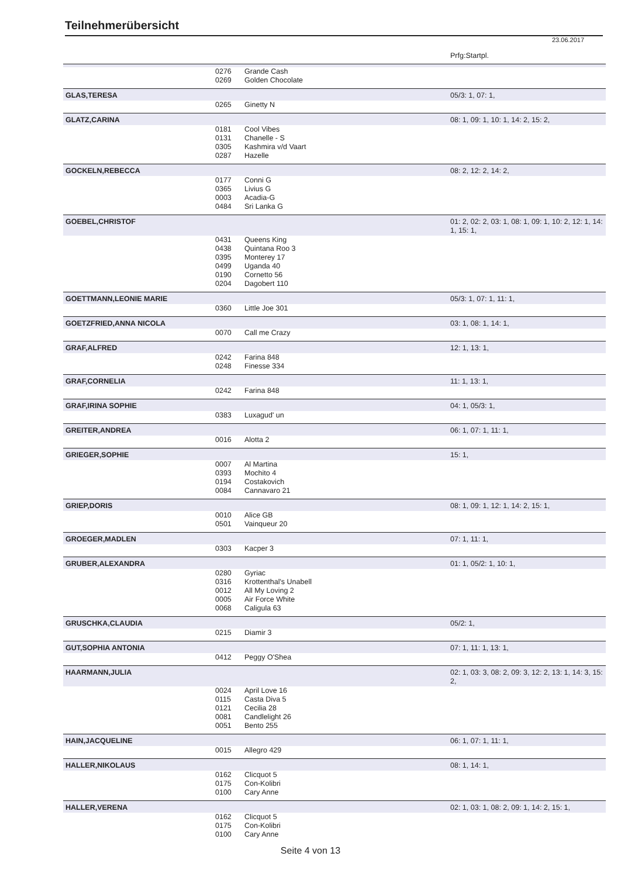Teilnehmerübersicht
23.06.2017
| | | | Prfg:Startpl. |
| | 0276 | Grande Cash | |
| | 0269 | Golden Chocolate | |
| GLAS,TERESA | | | 05/3: 1, 07: 1, |
| | 0265 | Ginetty N | |
| GLATZ,CARINA | | | 08: 1, 09: 1, 10: 1, 14: 2, 15: 2, |
| | 0181 | Cool Vibes | |
| | 0131 | Chanelle - S | |
| | 0305 | Kashmira v/d Vaart | |
| | 0287 | Hazelle | |
| GOCKELN,REBECCA | | | 08: 2, 12: 2, 14: 2, |
| | 0177 | Conni G | |
| | 0365 | Livius G | |
| | 0003 | Acadia-G | |
| | 0484 | Sri Lanka G | |
| GOEBEL,CHRISTOF | | | 01: 2, 02: 2, 03: 1, 08: 1, 09: 1, 10: 2, 12: 1, 14: 1, 15: 1, |
| | 0431 | Queens King | |
| | 0438 | Quintana Roo 3 | |
| | 0395 | Monterey 17 | |
| | 0499 | Uganda 40 | |
| | 0190 | Cornetto 56 | |
| | 0204 | Dagobert 110 | |
| GOETTMANN,LEONIE MARIE | | | 05/3: 1, 07: 1, 11: 1, |
| | 0360 | Little Joe 301 | |
| GOETZFRIED,ANNA NICOLA | | | 03: 1, 08: 1, 14: 1, |
| | 0070 | Call me Crazy | |
| GRAF,ALFRED | | | 12: 1, 13: 1, |
| | 0242 | Farina 848 | |
| | 0248 | Finesse 334 | |
| GRAF,CORNELIA | | | 11: 1, 13: 1, |
| | 0242 | Farina 848 | |
| GRAF,IRINA SOPHIE | | | 04: 1, 05/3: 1, |
| | 0383 | Luxagud' un | |
| GREITER,ANDREA | | | 06: 1, 07: 1, 11: 1, |
| | 0016 | Alotta 2 | |
| GRIEGER,SOPHIE | | | 15: 1, |
| | 0007 | Al Martina | |
| | 0393 | Mochito 4 | |
| | 0194 | Costakovich | |
| | 0084 | Cannavaro 21 | |
| GRIEP,DORIS | | | 08: 1, 09: 1, 12: 1, 14: 2, 15: 1, |
| | 0010 | Alice GB | |
| | 0501 | Vainqueur 20 | |
| GROEGER,MADLEN | | | 07: 1, 11: 1, |
| | 0303 | Kacper 3 | |
| GRUBER,ALEXANDRA | | | 01: 1, 05/2: 1, 10: 1, |
| | 0280 | Gyriac | |
| | 0316 | Krottenthal's Unabell | |
| | 0012 | All My Loving 2 | |
| | 0005 | Air Force White | |
| | 0068 | Caligula 63 | |
| GRUSCHKA,CLAUDIA | | | 05/2: 1, |
| | 0215 | Diamir 3 | |
| GUT,SOPHIA ANTONIA | | | 07: 1, 11: 1, 13: 1, |
| | 0412 | Peggy O'Shea | |
| HAARMANN,JULIA | | | 02: 1, 03: 3, 08: 2, 09: 3, 12: 2, 13: 1, 14: 3, 15: 2, |
| | 0024 | April Love 16 | |
| | 0115 | Casta Diva 5 | |
| | 0121 | Cecilia 28 | |
| | 0081 | Candlelight 26 | |
| | 0051 | Bento 255 | |
| HAIN,JACQUELINE | | | 06: 1, 07: 1, 11: 1, |
| | 0015 | Allegro 429 | |
| HALLER,NIKOLAUS | | | 08: 1, 14: 1, |
| | 0162 | Clicquot 5 | |
| | 0175 | Con-Kolibri | |
| | 0100 | Cary Anne | |
| HALLER,VERENA | | | 02: 1, 03: 1, 08: 2, 09: 1, 14: 2, 15: 1, |
| | 0162 | Clicquot 5 | |
| | 0175 | Con-Kolibri | |
| | 0100 | Cary Anne | |
Seite 4 von 13